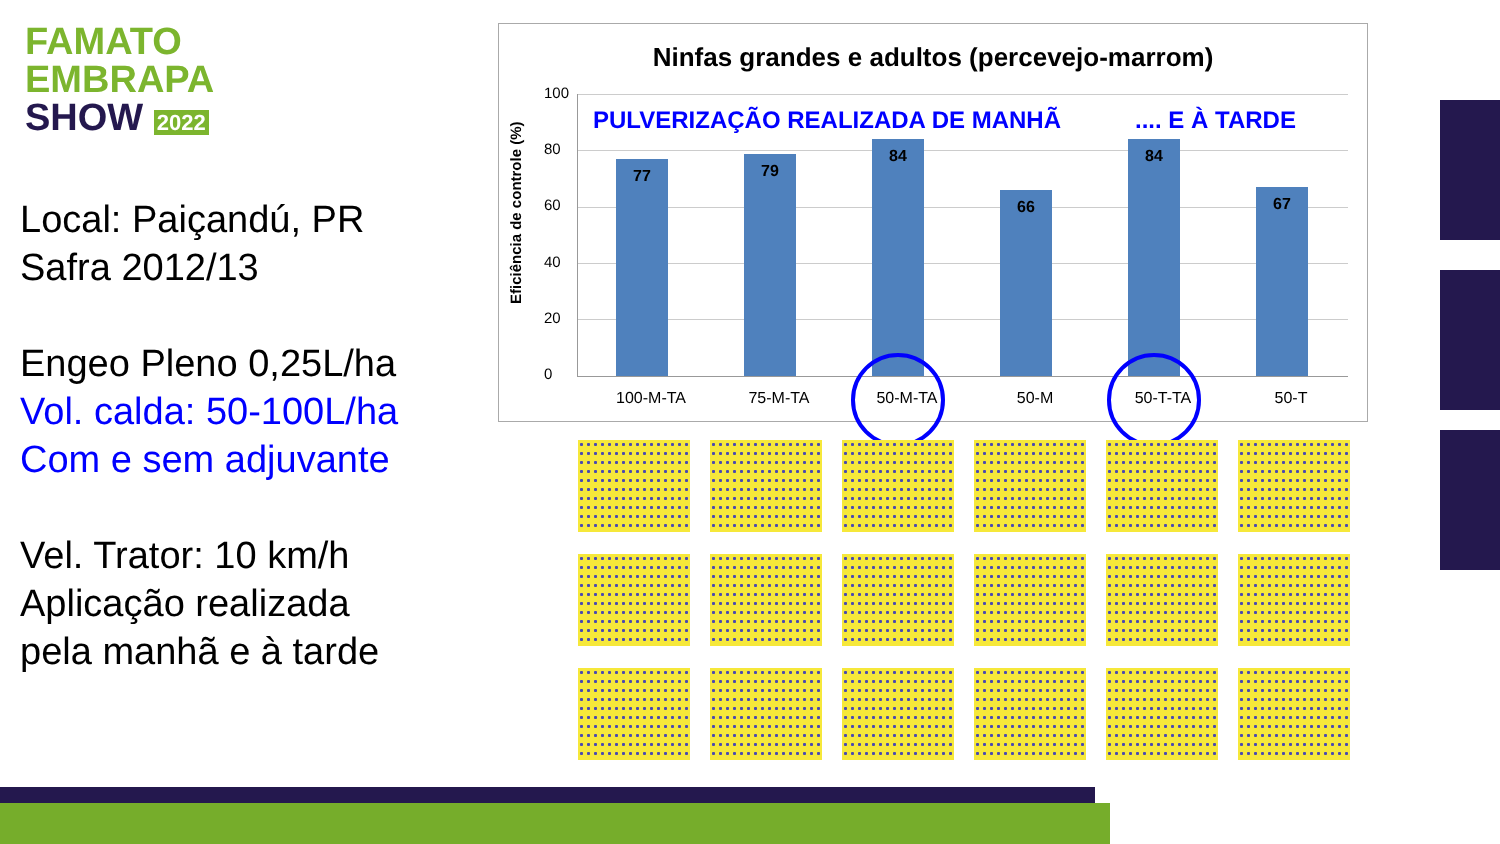FAMATO
EMBRAPA
SHOW 2022
Local: Paiçandú, PR
Safra 2012/13
Engeo Pleno 0,25L/ha
Vol. calda: 50-100L/ha
Com e sem adjuvante
Vel. Trator: 10 km/h
Aplicação realizada
pela manhã e à tarde
Ninfas grandes e adultos (percevejo-marrom)
Eficiência de controle (%)
100
80
60
40
20
0
PULVERIZAÇÃO REALIZADA DE MANHÃ
.... E À TARDE
77 79 84 66 84 67
100-M-TA 75-M-TA 50-M-TA 50-M 50-T-TA 50-T